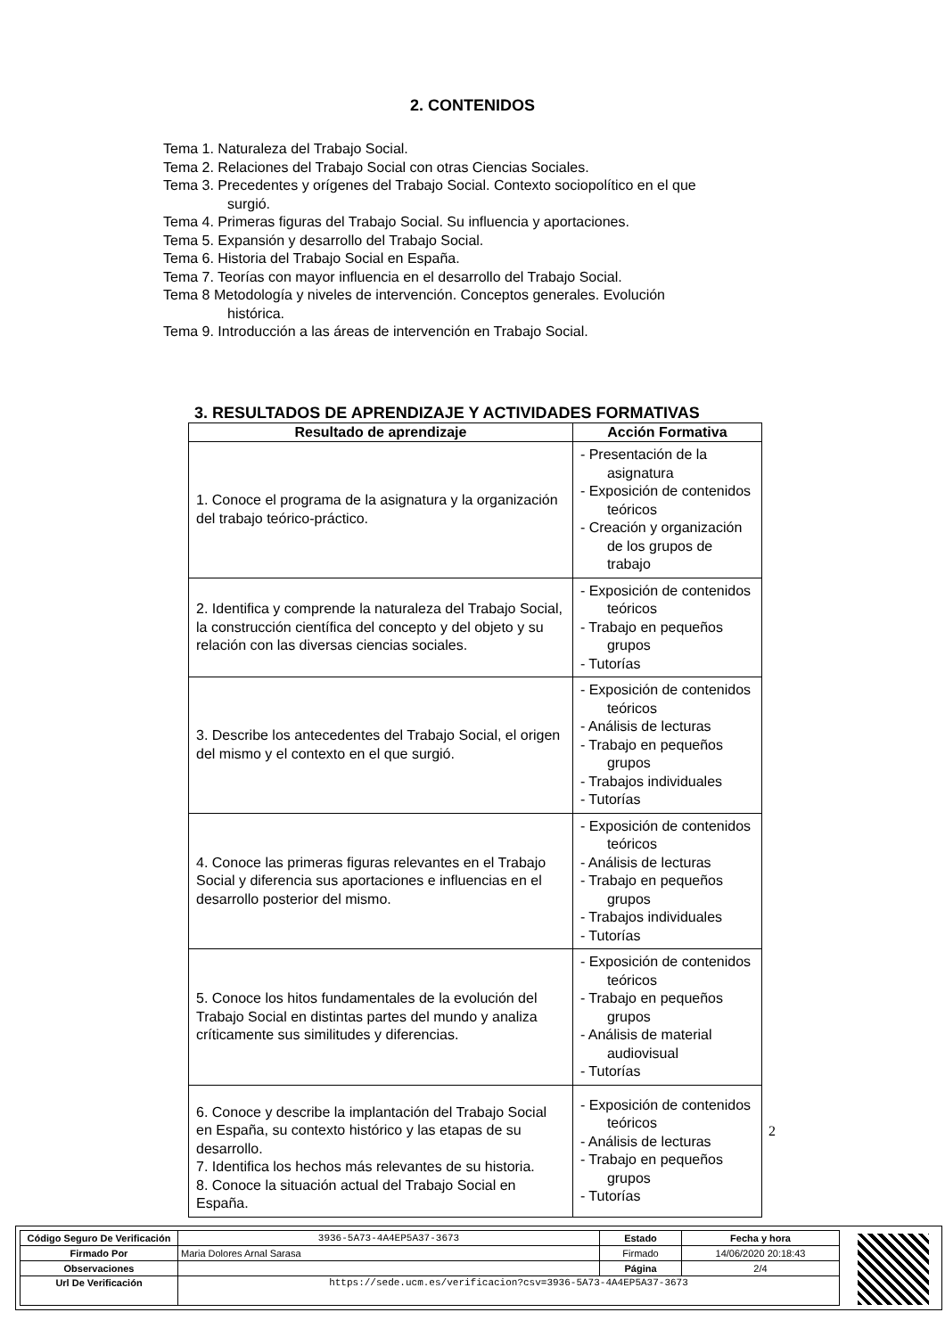2. CONTENIDOS
Tema 1. Naturaleza del Trabajo Social.
Tema 2. Relaciones del Trabajo Social con otras Ciencias Sociales.
Tema 3. Precedentes y orígenes del Trabajo Social. Contexto sociopolítico en el que
surgió.
Tema 4. Primeras figuras del Trabajo Social. Su influencia y aportaciones.
Tema 5. Expansión y desarrollo del Trabajo Social.
Tema 6. Historia del Trabajo Social en España.
Tema 7. Teorías con mayor influencia en el desarrollo del Trabajo Social.
Tema 8 Metodología y niveles de intervención. Conceptos generales. Evolución
histórica.
Tema 9. Introducción a las áreas de intervención en Trabajo Social.
3. RESULTADOS DE APRENDIZAJE Y ACTIVIDADES FORMATIVAS
| Resultado de aprendizaje | Acción Formativa |
| --- | --- |
| 1. Conoce el programa de la asignatura y la organización del trabajo teórico-práctico. | - Presentación de la asignatura - Exposición de contenidos teóricos - Creación y organización de los grupos de trabajo |
| 2. Identifica y comprende la naturaleza del Trabajo Social, la construcción científica del concepto y del objeto y su relación con las diversas ciencias sociales. | - Exposición de contenidos teóricos - Trabajo en pequeños grupos - Tutorías |
| 3. Describe los antecedentes del Trabajo Social, el origen del mismo y el contexto en el que surgió. | - Exposición de contenidos teóricos - Análisis de lecturas - Trabajo en pequeños grupos - Trabajos individuales - Tutorías |
| 4. Conoce las primeras figuras relevantes en el Trabajo Social y diferencia sus aportaciones e influencias en el desarrollo posterior del mismo. | - Exposición de contenidos teóricos - Análisis de lecturas - Trabajo en pequeños grupos - Trabajos individuales - Tutorías |
| 5. Conoce los hitos fundamentales de la evolución del Trabajo Social en distintas partes del mundo y analiza críticamente sus similitudes y diferencias. | - Exposición de contenidos teóricos - Trabajo en pequeños grupos - Análisis de material audiovisual - Tutorías |
| 6. Conoce y describe la implantación del Trabajo Social en España, su contexto histórico y las etapas de su desarrollo. 7. Identifica los hechos más relevantes de su historia. 8. Conoce la situación actual del Trabajo Social en España. | - Exposición de contenidos teóricos - Análisis de lecturas - Trabajo en pequeños grupos - Tutorías |
2
| Código Seguro De Verificación | 3936-5A73-4A4EP5A37-3673 | Estado | Fecha y hora |
| Firmado Por | Maria Dolores Arnal Sarasa | Firmado | 14/06/2020 20:18:43 |
| Observaciones | | Página | 2/4 |
| Url De Verificación | https://sede.ucm.es/verificacion?csv=3936-5A73-4A4EP5A37-3673 | | |